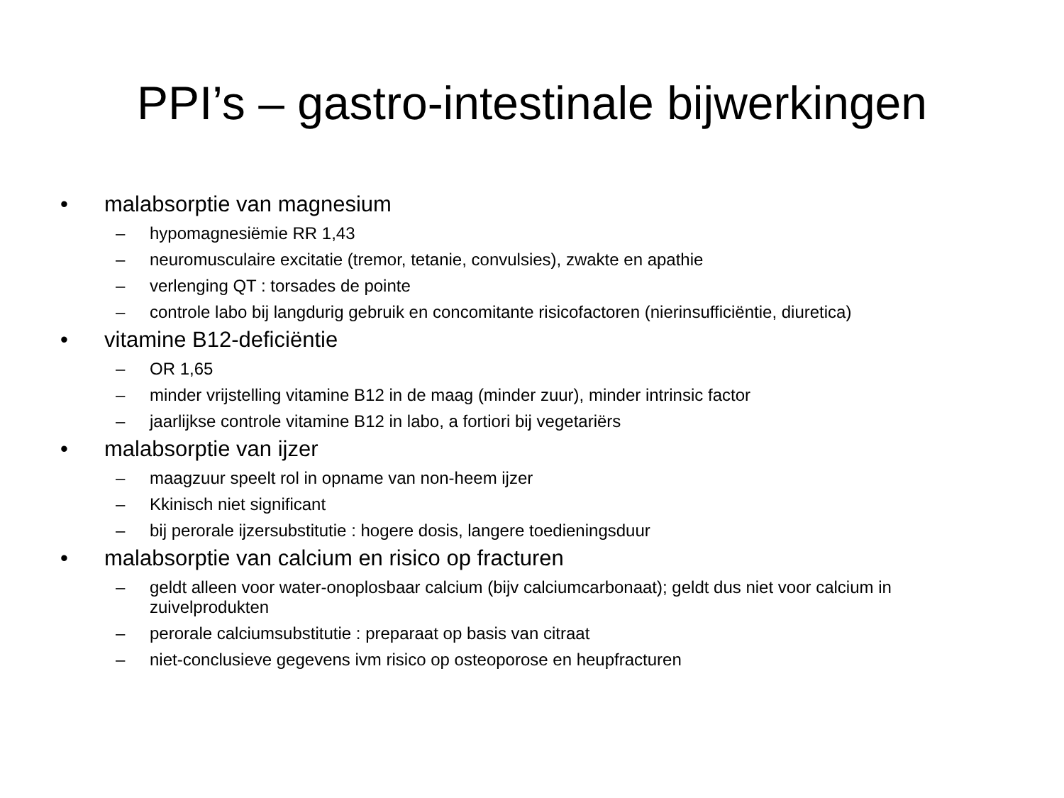PPI’s – gastro-intestinale bijwerkingen
• malabsorptie van magnesium
– hypomagnesiëmie RR 1,43
– neuromusculaire excitatie (tremor, tetanie, convulsies), zwakte en apathie
– verlenging QT : torsades de pointe
– controle labo bij langdurig gebruik en concomitante risicofactoren (nierinsufficiëntie, diuretica)
• vitamine B12-deficiëntie
– OR 1,65
– minder vrijstelling vitamine B12 in de maag (minder zuur), minder intrinsic factor
– jaarlijkse controle vitamine B12 in labo, a fortiori bij vegetariërs
• malabsorptie van ijzer
– maagzuur speelt rol in opname van non-heem ijzer
– Kkinisch niet significant
– bij perorale ijzersubstitutie : hogere dosis, langere toedieningsduur
• malabsorptie van calcium en risico op fracturen
– geldt alleen voor water-onoplosbaar calcium (bijv calciumcarbonaat); geldt dus niet voor calcium in zuivelprodukten
– perorale calciumsubstitutie : preparaat op basis van citraat
– niet-conclusieve gegevens ivm risico op osteoporose en heupfracturen